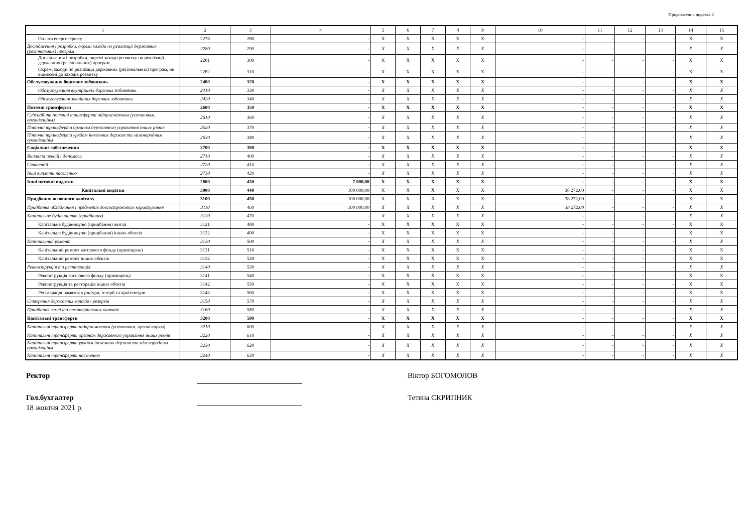Продовження додатка 2
| 1 | 2 | 3 | 4 | 5 | 6 | 7 | 8 | 9 | 10 | 11 | 12 | 13 | 14 | 15 |
| Оплата енергосервісу | 2276 | 280 | - | X | X | X | X | X | - | - | - | - | X | X |
| Дослідження і розробки, окремі заходи по реалізації державних (регіональних) програм | 2280 | 290 | - | X | X | X | X | X | - | - | - | - | X | X |
| Дослідження і розробки, окремі заходи розвитку по реалізації державних (регіональних) програм | 2281 | 300 | - | X | X | X | X | X | - | - | - | - | X | X |
| Окремі заходи по реалізації державних (регіональних) програм, не віднесені до заходів розвитку | 2282 | 310 | - | X | X | X | X | X | - | - | - | - | X | X |
| Обслуговування боргових зобовязань | 2400 | 320 | - | X | X | X | X | X | - | - | - | - | X | X |
| Обслуговування внутрішніх боргових зобовязань | 2410 | 330 | - | X | X | X | X | X | - | - | - | - | X | X |
| Обслуговування зовнішніх боргових зобовязань | 2420 | 340 | - | X | X | X | X | X | - | - | - | - | X | X |
| Поточні трансферти | 2600 | 350 | - | X | X | X | X | X | - | - | - | - | X | X |
| Субсидії та поточні трансферти підприємствам (установам, організаціям) | 2610 | 360 | - | X | X | X | X | X | - | - | - | - | X | X |
| Поточні трансферти органам державного управління інших рівнів | 2620 | 370 | - | X | X | X | X | X | - | - | - | - | X | X |
| Поточні трансферти урядам іноземних держав та міжнародним організаціям | 2630 | 380 | - | X | X | X | X | X | - | - | - | - | X | X |
| Соціальне забезпечення | 2700 | 390 | - | X | X | X | X | X | - | - | - | - | X | X |
| Виплата пенсій і допомоги | 2710 | 400 | - | X | X | X | X | X | - | - | - | - | X | X |
| Стипендії | 2720 | 410 | - | X | X | X | X | X | - | - | - | - | X | X |
| Інші виплати населенню | 2730 | 420 | - | X | X | X | X | X | - | - | - | - | X | X |
| Інші поточні видатки | 2800 | 430 | 7 000,00 | X | X | X | X | X | - | - | - | - | X | X |
| Капітальні видатки | 3000 | 440 | 100 000,00 | X | X | X | X | X | 38 272,00 | - | - | - | X | X |
| Придбання основного капіталу | 3100 | 450 | 100 000,00 | X | X | X | X | X | 38 272,00 | - | - | - | X | X |
| Придбання обладнання і предметів довгострокового користування | 3110 | 460 | 100 000,00 | X | X | X | X | X | 38 272,00 | - | - | - | X | X |
| Капітальне будівництво (придбання) | 3120 | 470 | - | X | X | X | X | X | - | - | - | - | X | X |
| Капітальне будівництво (придбання) житла | 3121 | 480 | - | X | X | X | X | X | - | - | - | - | X | X |
| Капітальне будівництво (придбання) інших обєктів | 3122 | 490 | - | X | X | X | X | X | - | - | - | - | X | X |
| Капітальний ремонт | 3130 | 500 | - | X | X | X | X | X | - | - | - | - | X | X |
| Капітальний ремонт житлового фонду (приміщень) | 3131 | 510 | - | X | X | X | X | X | - | - | - | - | X | X |
| Капітальний ремонт інших обєктів | 3132 | 520 | - | X | X | X | X | X | - | - | - | - | X | X |
| Реконструкція та реставрація | 3140 | 530 | - | X | X | X | X | X | - | - | - | - | X | X |
| Реконструкція житлового фонду (приміщень) | 3141 | 540 | - | X | X | X | X | X | - | - | - | - | X | X |
| Реконструкція та ресторація інших обєктів | 3142 | 550 | - | X | X | X | X | X | - | - | - | - | X | X |
| Реставрація памяток культури, історії та архітектури | 3143 | 560 | - | X | X | X | X | X | - | - | - | - | X | X |
| Створення державних запасів і резервів | 3150 | 570 | - | X | X | X | X | X | - | - | - | - | X | X |
| Придбання землі та нематеріальних активів | 3160 | 580 | - | X | X | X | X | X | - | - | - | - | X | X |
| Капітальні трансферти | 3200 | 590 | - | X | X | X | X | X | - | - | - | - | X | X |
| Капітальні трансферти підприємствам (установам, організаціям) | 3210 | 600 | - | X | X | X | X | X | - | - | - | - | X | X |
| Капітальні трансферти органам державного управління інших рівнів | 3220 | 610 | - | X | X | X | X | X | - | - | - | - | X | X |
| Капітальні трансферти урядам іноземних держав та міжнародним організаціям | 3230 | 620 | - | X | X | X | X | X | - | - | - | - | X | X |
| Капітальні трансферти населенню | 3240 | 630 | - | X | X | X | X | X | - | - | - | - | X | X |
Ректор Віктор БОГОМОЛОВ
Гол.бухгалтер Тетяна СКРИПНИК
18 жовтня 2021 р.